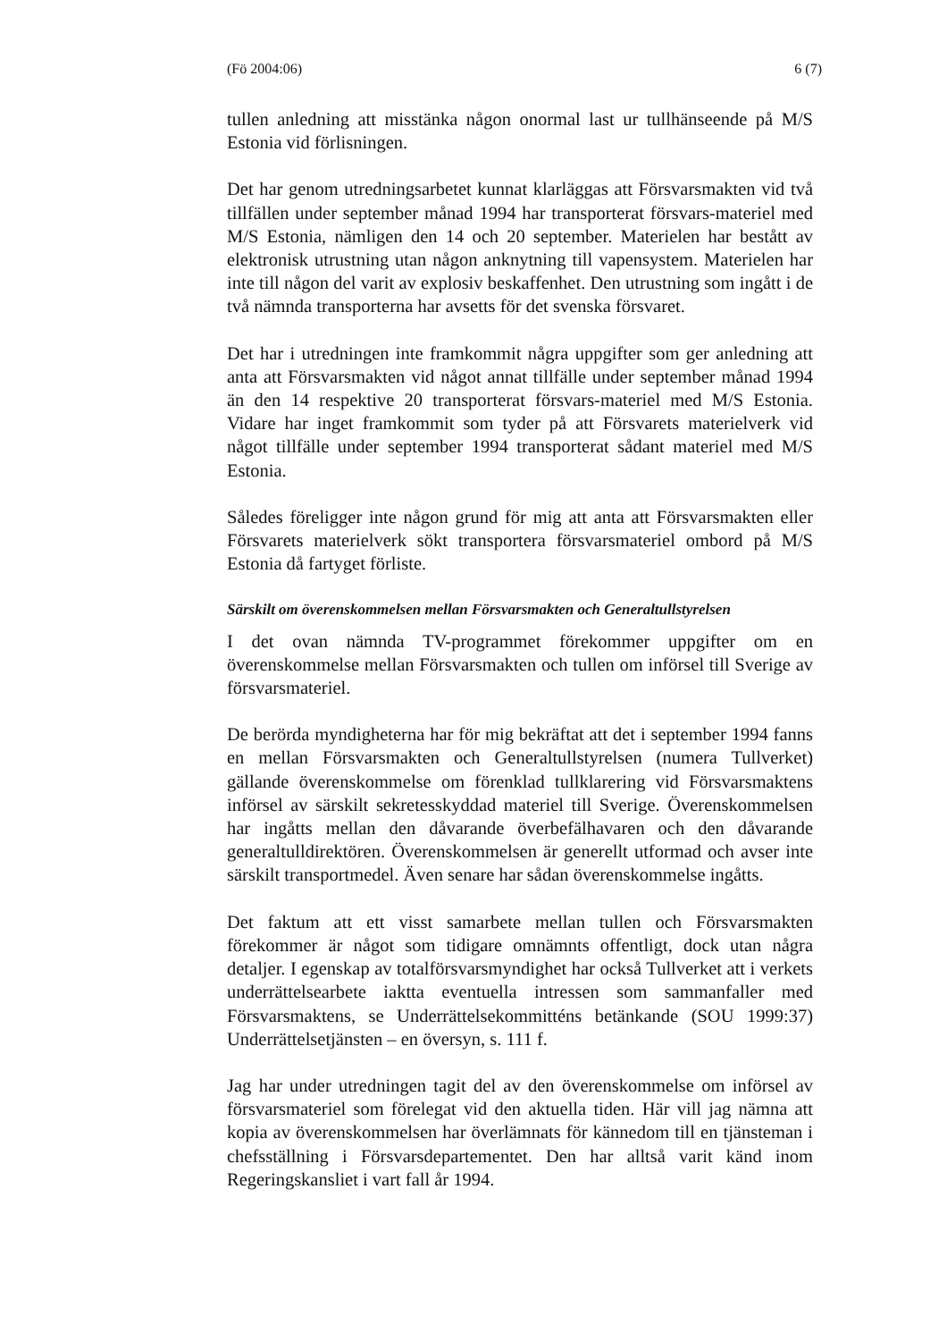(Fö 2004:06) 6 (7)
tullen anledning att misstänka någon onormal last ur tullhänseende på M/S Estonia vid förlisningen.
Det har genom utredningsarbetet kunnat klarläggas att Försvarsmakten vid två tillfällen under september månad 1994 har transporterat försvars-materiel med M/S Estonia, nämligen den 14 och 20 september. Materielen har bestått av elektronisk utrustning utan någon anknytning till vapensystem. Materielen har inte till någon del varit av explosiv beskaffenhet. Den utrustning som ingått i de två nämnda transporterna har avsetts för det svenska försvaret.
Det har i utredningen inte framkommit några uppgifter som ger anledning att anta att Försvarsmakten vid något annat tillfälle under september månad 1994 än den 14 respektive 20 transporterat försvars-materiel med M/S Estonia. Vidare har inget framkommit som tyder på att Försvarets materielverk vid något tillfälle under september 1994 transporterat sådant materiel med M/S Estonia.
Således föreligger inte någon grund för mig att anta att Försvarsmakten eller Försvarets materielverk sökt transportera försvarsmateriel ombord på M/S Estonia då fartyget förliste.
Särskilt om överenskommelsen mellan Försvarsmakten och Generaltullstyrelsen
I det ovan nämnda TV-programmet förekommer uppgifter om en överenskommelse mellan Försvarsmakten och tullen om införsel till Sverige av försvarsmateriel.
De berörda myndigheterna har för mig bekräftat att det i september 1994 fanns en mellan Försvarsmakten och Generaltullstyrelsen (numera Tullverket) gällande överenskommelse om förenklad tullklarering vid Försvarsmaktens införsel av särskilt sekretesskyddad materiel till Sverige. Överenskommelsen har ingåtts mellan den dåvarande överbefälhavaren och den dåvarande generaltulldirektören. Överenskommelsen är generellt utformad och avser inte särskilt transportmedel. Även senare har sådan överenskommelse ingåtts.
Det faktum att ett visst samarbete mellan tullen och Försvarsmakten förekommer är något som tidigare omnämnts offentligt, dock utan några detaljer. I egenskap av totalförsvarsmyndighet har också Tullverket att i verkets underrättelsearbete iaktta eventuella intressen som sammanfaller med Försvarsmaktens, se Underrättelsekommitténs betänkande (SOU 1999:37) Underrättelsetjänsten – en översyn, s. 111 f.
Jag har under utredningen tagit del av den överenskommelse om införsel av försvarsmateriel som förelegat vid den aktuella tiden. Här vill jag nämna att kopia av överenskommelsen har överlämnats för kännedom till en tjänsteman i chefsställning i Försvarsdepartementet. Den har alltså varit känd inom Regeringskansliet i vart fall år 1994.